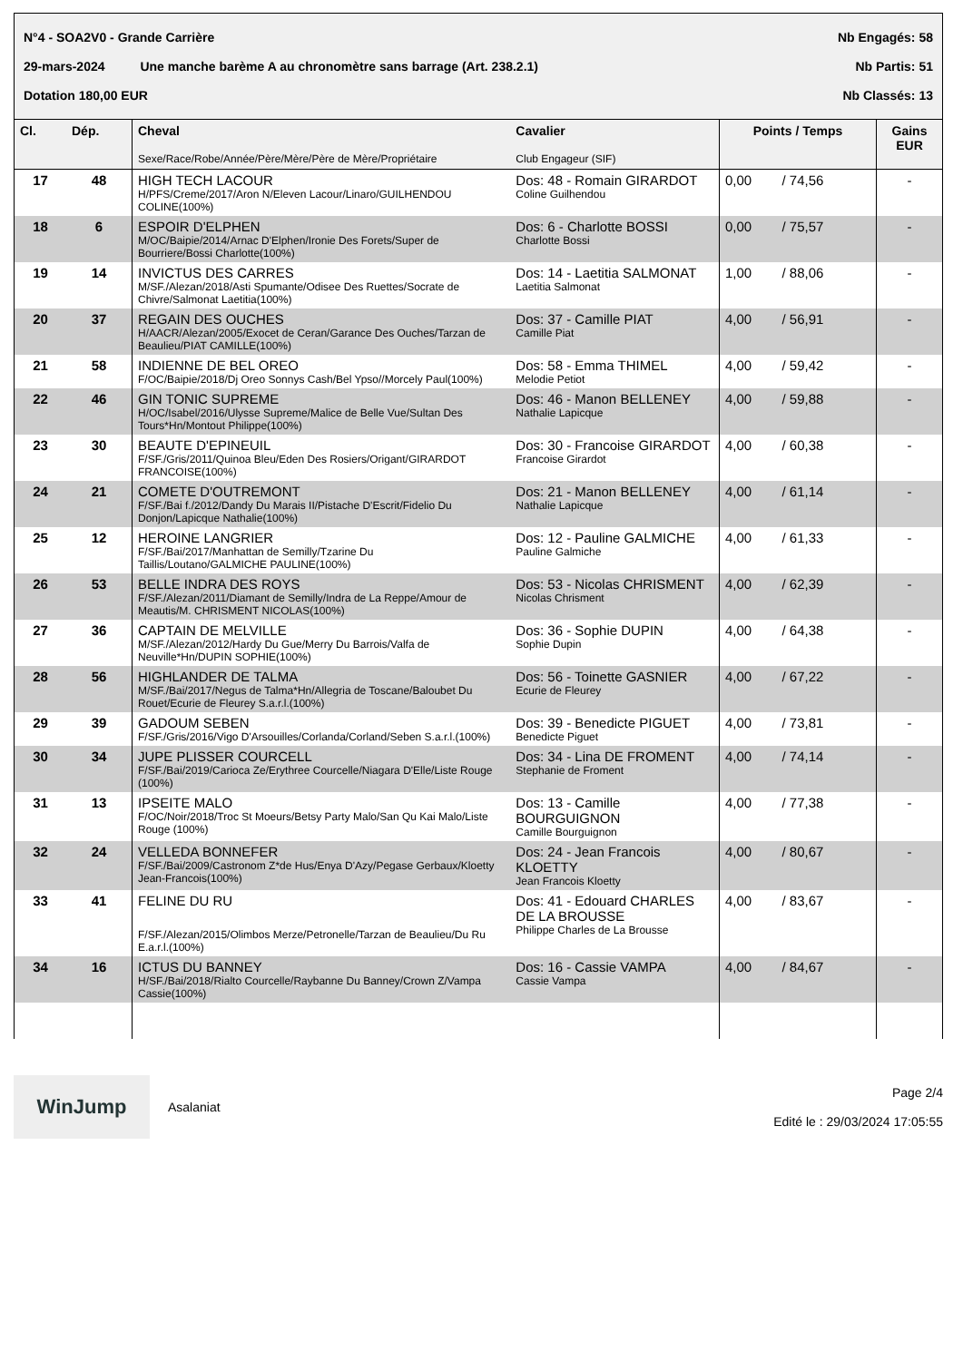N°4 - SOA2V0 - Grande Carrière Nb Engagés: 58
29-mars-2024 Une manche barème A au chronomètre sans barrage (Art. 238.2.1) Nb Partis: 51
Dotation 180,00 EUR Nb Classés: 13
| Cl. | Dép. | Cheval Sexe/Race/Robe/Année/Père/Mère/Père de Mère/Propriétaire | Cavalier Club Engageur (SIF) | Points / Temps | Gains EUR |
| --- | --- | --- | --- | --- | --- |
| 17 | 48 | HIGH TECH LACOUR H/PFS/Creme/2017/Aron N/Eleven Lacour/Linaro/GUILHENDOU COLINE(100%) | Dos: 48 - Romain GIRARDOT Coline Guilhendou | 0,00 / 74,56 | - |
| 18 | 6 | ESPOIR D'ELPHEN M/OC/Baipie/2014/Arnac D'Elphen/Ironie Des Forets/Super de Bourriere/Bossi Charlotte(100%) | Dos: 6 - Charlotte BOSSI Charlotte Bossi | 0,00 / 75,57 | - |
| 19 | 14 | INVICTUS DES CARRES M/SF./Alezan/2018/Asti Spumante/Odisee Des Ruettes/Socrate de Chivre/Salmonat Laetitia(100%) | Dos: 14 - Laetitia SALMONAT Laetitia Salmonat | 1,00 / 88,06 | - |
| 20 | 37 | REGAIN DES OUCHES H/AACR/Alezan/2005/Exocet de Ceran/Garance Des Ouches/Tarzan de Beaulieu/PIAT CAMILLE(100%) | Dos: 37 - Camille PIAT Camille Piat | 4,00 / 56,91 | - |
| 21 | 58 | INDIENNE DE BEL OREO F/OC/Baipie/2018/Dj Oreo Sonnys Cash/Bel Ypso//Morcely Paul(100%) | Dos: 58 - Emma THIMEL Melodie Petiot | 4,00 / 59,42 | - |
| 22 | 46 | GIN TONIC SUPREME H/OC/Isabel/2016/Ulysse Supreme/Malice de Belle Vue/Sultan Des Tours*Hn/Montout Philippe(100%) | Dos: 46 - Manon BELLENEY Nathalie Lapicque | 4,00 / 59,88 | - |
| 23 | 30 | BEAUTE D'EPINEUIL F/SF./Gris/2011/Quinoa Bleu/Eden Des Rosiers/Origant/GIRARDOT FRANCOISE(100%) | Dos: 30 - Francoise GIRARDOT Francoise Girardot | 4,00 / 60,38 | - |
| 24 | 21 | COMETE D'OUTREMONT F/SF./Bai f./2012/Dandy Du Marais II/Pistache D'Escrit/Fidelio Du Donjon/Lapicque Nathalie(100%) | Dos: 21 - Manon BELLENEY Nathalie Lapicque | 4,00 / 61,14 | - |
| 25 | 12 | HEROINE LANGRIER F/SF./Bai/2017/Manhattan de Semilly/Tzarine Du Taillis/Loutano/GALMICHE PAULINE(100%) | Dos: 12 - Pauline GALMICHE Pauline Galmiche | 4,00 / 61,33 | - |
| 26 | 53 | BELLE INDRA DES ROYS F/SF./Alezan/2011/Diamant de Semilly/Indra de La Reppe/Amour de Meautis/M. CHRISMENT NICOLAS(100%) | Dos: 53 - Nicolas CHRISMENT Nicolas Chrisment | 4,00 / 62,39 | - |
| 27 | 36 | CAPTAIN DE MELVILLE M/SF./Alezan/2012/Hardy Du Gue/Merry Du Barrois/Valfa de Neuville*Hn/DUPIN SOPHIE(100%) | Dos: 36 - Sophie DUPIN Sophie Dupin | 4,00 / 64,38 | - |
| 28 | 56 | HIGHLANDER DE TALMA M/SF./Bai/2017/Negus de Talma*Hn/Allegria de Toscane/Baloubet Du Rouet/Ecurie de Fleurey S.a.r.l.(100%) | Dos: 56 - Toinette GASNIER Ecurie de Fleurey | 4,00 / 67,22 | - |
| 29 | 39 | GADOUM SEBEN F/SF./Gris/2016/Vigo D'Arsouilles/Corlanda/Corland/Seben S.a.r.l.(100%) | Dos: 39 - Benedicte PIGUET Benedicte Piguet | 4,00 / 73,81 | - |
| 30 | 34 | JUPE PLISSER COURCELL F/SF./Bai/2019/Carioca Ze/Erythree Courcelle/Niagara D'Elle/Liste Rouge (100%) | Dos: 34 - Lina DE FROMENT Stephanie de Froment | 4,00 / 74,14 | - |
| 31 | 13 | IPSEITE MALO F/OC/Noir/2018/Troc St Moeurs/Betsy Party Malo/San Qu Kai Malo/Liste Rouge (100%) | Dos: 13 - Camille BOURGUIGNON Camille Bourguignon | 4,00 / 77,38 | - |
| 32 | 24 | VELLEDA BONNEFER F/SF./Bai/2009/Castronom Z*de Hus/Enya D'Azy/Pegase Gerbaux/Kloetty Jean-Francois(100%) | Dos: 24 - Jean Francois KLOETTY Jean Francois Kloetty | 4,00 / 80,67 | - |
| 33 | 41 | FELINE DU RU F/SF./Alezan/2015/Olimbos Merze/Petronelle/Tarzan de Beaulieu/Du Ru E.a.r.l.(100%) | Dos: 41 - Edouard CHARLES DE LA BROUSSE Philippe Charles de La Brousse | 4,00 / 83,67 | - |
| 34 | 16 | ICTUS DU BANNEY H/SF./Bai/2018/Rialto Courcelle/Raybanne Du Banney/Crown Z/Vampa Cassie(100%) | Dos: 16 - Cassie VAMPA Cassie Vampa | 4,00 / 84,67 | - |
WinJump
Asalaniat
Page 2/4
Edité le : 29/03/2024 17:05:55